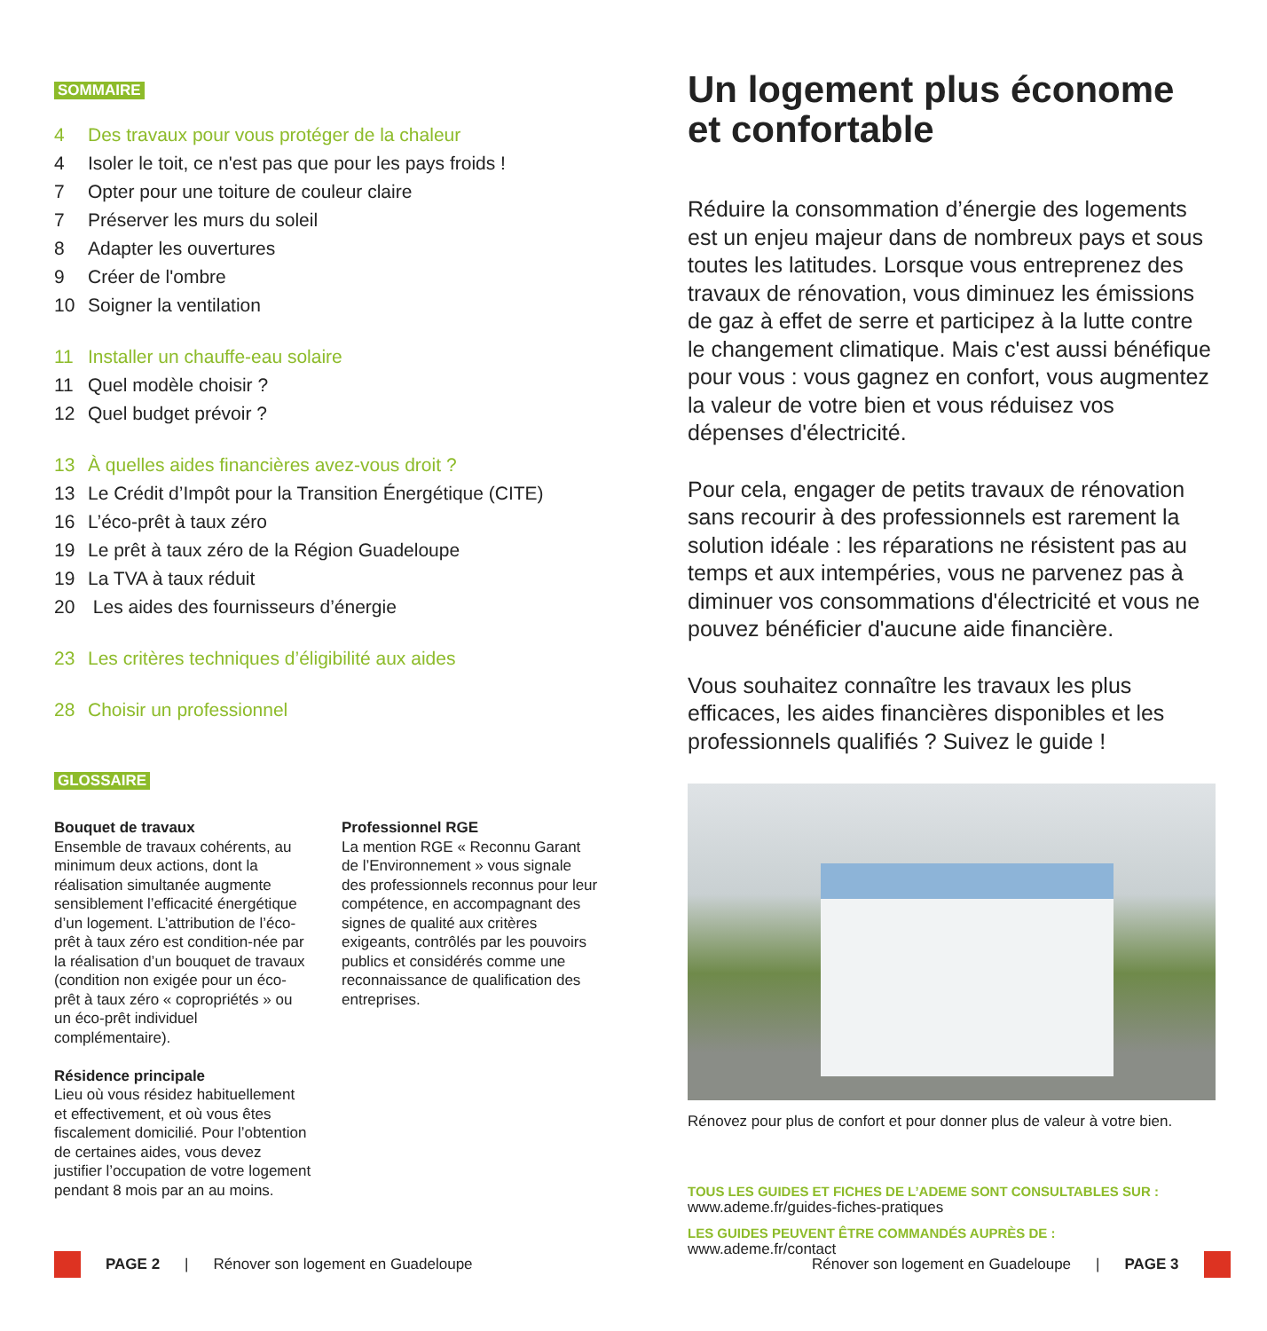SOMMAIRE
4 Des travaux pour vous protéger de la chaleur
4 Isoler le toit, ce n'est pas que pour les pays froids !
7 Opter pour une toiture de couleur claire
7 Préserver les murs du soleil
8 Adapter les ouvertures
9 Créer de l'ombre
10 Soigner la ventilation
11 Installer un chauffe-eau solaire
11 Quel modèle choisir ?
12 Quel budget prévoir ?
13 À quelles aides financières avez-vous droit ?
13 Le Crédit d’Impôt pour la Transition Énergétique (CITE)
16 L’éco-prêt à taux zéro
19 Le prêt à taux zéro de la Région Guadeloupe
19 La TVA à taux réduit
20 Les aides des fournisseurs d’énergie
23 Les critères techniques d’éligibilité aux aides
28 Choisir un professionnel
GLOSSAIRE
Bouquet de travaux
Ensemble de travaux cohérents, au minimum deux actions, dont la réalisation simultanée augmente sensiblement l’efficacité énergétique d’un logement. L’attribution de l’éco-prêt à taux zéro est condition-née par la réalisation d’un bouquet de travaux (condition non exigée pour un éco-prêt à taux zéro « copropriétés » ou un éco-prêt individuel complémentaire).
Résidence principale
Lieu où vous résidez habituellement et effectivement, et où vous êtes fiscalement domicilié. Pour l’obtention de certaines aides, vous devez justifier l’occupation de votre logement pendant 8 mois par an au moins.
Professionnel RGE
La mention RGE « Reconnu Garant de l’Environnement » vous signale des professionnels reconnus pour leur compétence, en accompagnant des signes de qualité aux critères exigeants, contrôlés par les pouvoirs publics et considérés comme une reconnaissance de qualification des entreprises.
Un logement plus économe et confortable
Réduire la consommation d’énergie des logements est un enjeu majeur dans de nombreux pays et sous toutes les latitudes. Lorsque vous entreprenez des travaux de rénovation, vous diminuez les émissions de gaz à effet de serre et participez à la lutte contre le changement climatique. Mais c'est aussi bénéfique pour vous : vous gagnez en confort, vous augmentez la valeur de votre bien et vous réduisez vos dépenses d'électricité.
Pour cela, engager de petits travaux de rénovation sans recourir à des professionnels est rarement la solution idéale : les réparations ne résistent pas au temps et aux intempéries, vous ne parvenez pas à diminuer vos consommations d'électricité et vous ne pouvez bénéficier d'aucune aide financière.
Vous souhaitez connaître les travaux les plus efficaces, les aides financières disponibles et les professionnels qualifiés ? Suivez le guide !
Rénovez pour plus de confort et pour donner plus de valeur à votre bien.
TOUS LES GUIDES ET FICHES DE L’ADEME SONT CONSULTABLES SUR :
www.ademe.fr/guides-fiches-pratiques
LES GUIDES PEUVENT ÊTRE COMMANDÉS AUPRÈS DE :
www.ademe.fr/contact
PAGE 2 | Rénover son logement en Guadeloupe
Rénover son logement en Guadeloupe | PAGE 3